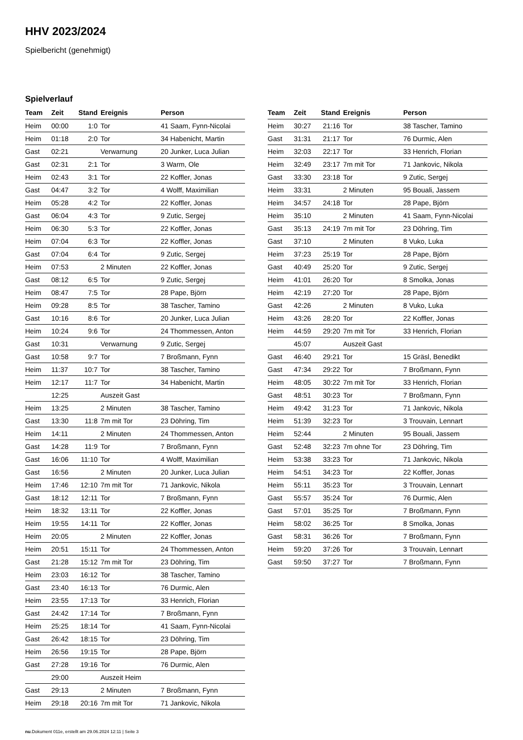HHV 2023/2024
Spielbericht (genehmigt)
Spielverlauf
| Team | Zeit | Stand | Ereignis | Person |
| --- | --- | --- | --- | --- |
| Heim | 00:00 | 1:0 | Tor | 41 Saam, Fynn-Nicolai |
| Heim | 01:18 | 2:0 | Tor | 34 Habenicht, Martin |
| Gast | 02:21 | | Verwarnung | 20 Junker, Luca Julian |
| Gast | 02:31 | 2:1 | Tor | 3 Warm, Ole |
| Heim | 02:43 | 3:1 | Tor | 22 Koffler, Jonas |
| Gast | 04:47 | 3:2 | Tor | 4 Wolff, Maximilian |
| Heim | 05:28 | 4:2 | Tor | 22 Koffler, Jonas |
| Gast | 06:04 | 4:3 | Tor | 9 Zutic, Sergej |
| Heim | 06:30 | 5:3 | Tor | 22 Koffler, Jonas |
| Heim | 07:04 | 6:3 | Tor | 22 Koffler, Jonas |
| Gast | 07:04 | 6:4 | Tor | 9 Zutic, Sergej |
| Heim | 07:53 | | 2 Minuten | 22 Koffler, Jonas |
| Gast | 08:12 | 6:5 | Tor | 9 Zutic, Sergej |
| Heim | 08:47 | 7:5 | Tor | 28 Pape, Björn |
| Heim | 09:28 | 8:5 | Tor | 38 Tascher, Tamino |
| Gast | 10:16 | 8:6 | Tor | 20 Junker, Luca Julian |
| Heim | 10:24 | 9:6 | Tor | 24 Thommessen, Anton |
| Gast | 10:31 | | Verwarnung | 9 Zutic, Sergej |
| Gast | 10:58 | 9:7 | Tor | 7 Broßmann, Fynn |
| Heim | 11:37 | 10:7 | Tor | 38 Tascher, Tamino |
| Heim | 12:17 | 11:7 | Tor | 34 Habenicht, Martin |
| | 12:25 | | Auszeit Gast | |
| Heim | 13:25 | | 2 Minuten | 38 Tascher, Tamino |
| Gast | 13:30 | 11:8 | 7m mit Tor | 23 Döhring, Tim |
| Heim | 14:11 | | 2 Minuten | 24 Thommessen, Anton |
| Gast | 14:28 | 11:9 | Tor | 7 Broßmann, Fynn |
| Gast | 16:06 | 11:10 | Tor | 4 Wolff, Maximilian |
| Gast | 16:56 | | 2 Minuten | 20 Junker, Luca Julian |
| Heim | 17:46 | 12:10 | 7m mit Tor | 71 Jankovic, Nikola |
| Gast | 18:12 | 12:11 | Tor | 7 Broßmann, Fynn |
| Heim | 18:32 | 13:11 | Tor | 22 Koffler, Jonas |
| Heim | 19:55 | 14:11 | Tor | 22 Koffler, Jonas |
| Heim | 20:05 | | 2 Minuten | 22 Koffler, Jonas |
| Heim | 20:51 | 15:11 | Tor | 24 Thommessen, Anton |
| Gast | 21:28 | 15:12 | 7m mit Tor | 23 Döhring, Tim |
| Heim | 23:03 | 16:12 | Tor | 38 Tascher, Tamino |
| Gast | 23:40 | 16:13 | Tor | 76 Durmic, Alen |
| Heim | 23:55 | 17:13 | Tor | 33 Henrich, Florian |
| Gast | 24:42 | 17:14 | Tor | 7 Broßmann, Fynn |
| Heim | 25:25 | 18:14 | Tor | 41 Saam, Fynn-Nicolai |
| Gast | 26:42 | 18:15 | Tor | 23 Döhring, Tim |
| Heim | 26:56 | 19:15 | Tor | 28 Pape, Björn |
| Gast | 27:28 | 19:16 | Tor | 76 Durmic, Alen |
| | 29:00 | | Auszeit Heim | |
| Gast | 29:13 | | 2 Minuten | 7 Broßmann, Fynn |
| Heim | 29:18 | 20:16 | 7m mit Tor | 71 Jankovic, Nikola |
| Team | Zeit | Stand | Ereignis | Person |
| --- | --- | --- | --- | --- |
| Heim | 30:27 | 21:16 | Tor | 38 Tascher, Tamino |
| Gast | 31:31 | 21:17 | Tor | 76 Durmic, Alen |
| Heim | 32:03 | 22:17 | Tor | 33 Henrich, Florian |
| Heim | 32:49 | 23:17 | 7m mit Tor | 71 Jankovic, Nikola |
| Gast | 33:30 | 23:18 | Tor | 9 Zutic, Sergej |
| Heim | 33:31 | | 2 Minuten | 95 Bouali, Jassem |
| Heim | 34:57 | 24:18 | Tor | 28 Pape, Björn |
| Heim | 35:10 | | 2 Minuten | 41 Saam, Fynn-Nicolai |
| Gast | 35:13 | 24:19 | 7m mit Tor | 23 Döhring, Tim |
| Gast | 37:10 | | 2 Minuten | 8 Vuko, Luka |
| Heim | 37:23 | 25:19 | Tor | 28 Pape, Björn |
| Gast | 40:49 | 25:20 | Tor | 9 Zutic, Sergej |
| Heim | 41:01 | 26:20 | Tor | 8 Smolka, Jonas |
| Heim | 42:19 | 27:20 | Tor | 28 Pape, Björn |
| Gast | 42:26 | | 2 Minuten | 8 Vuko, Luka |
| Heim | 43:26 | 28:20 | Tor | 22 Koffler, Jonas |
| Heim | 44:59 | 29:20 | 7m mit Tor | 33 Henrich, Florian |
| | 45:07 | | Auszeit Gast | |
| Gast | 46:40 | 29:21 | Tor | 15 Gräsl, Benedikt |
| Gast | 47:34 | 29:22 | Tor | 7 Broßmann, Fynn |
| Heim | 48:05 | 30:22 | 7m mit Tor | 33 Henrich, Florian |
| Gast | 48:51 | 30:23 | Tor | 7 Broßmann, Fynn |
| Heim | 49:42 | 31:23 | Tor | 71 Jankovic, Nikola |
| Heim | 51:39 | 32:23 | Tor | 3 Trouvain, Lennart |
| Heim | 52:44 | | 2 Minuten | 95 Bouali, Jassem |
| Gast | 52:48 | 32:23 | 7m ohne Tor | 23 Döhring, Tim |
| Heim | 53:38 | 33:23 | Tor | 71 Jankovic, Nikola |
| Heim | 54:51 | 34:23 | Tor | 22 Koffler, Jonas |
| Heim | 55:11 | 35:23 | Tor | 3 Trouvain, Lennart |
| Gast | 55:57 | 35:24 | Tor | 76 Durmic, Alen |
| Gast | 57:01 | 35:25 | Tor | 7 Broßmann, Fynn |
| Heim | 58:02 | 36:25 | Tor | 8 Smolka, Jonas |
| Gast | 58:31 | 36:26 | Tor | 7 Broßmann, Fynn |
| Heim | 59:20 | 37:26 | Tor | 3 Trouvain, Lennart |
| Gast | 59:50 | 37:27 | Tor | 7 Broßmann, Fynn |
nu.Dokument 011e, erstellt am 29.06.2024 12:11 | Seite 3